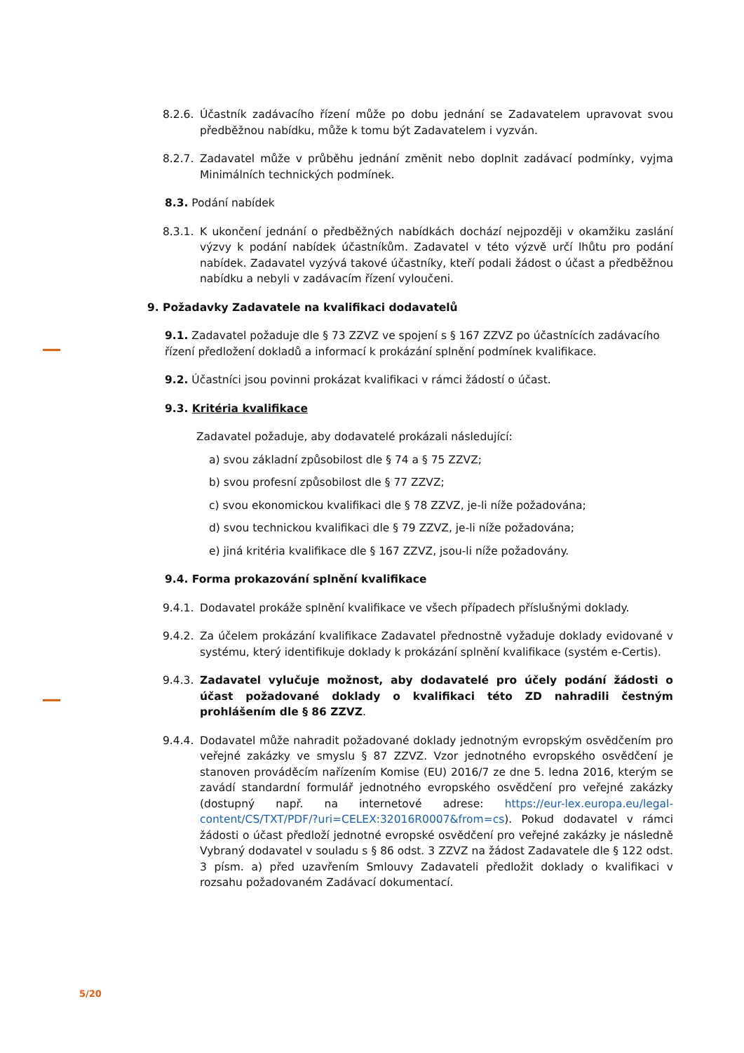8.2.6. Účastník zadávacího řízení může po dobu jednání se Zadavatelem upravovat svou předběžnou nabídku, může k tomu být Zadavatelem i vyzván.
8.2.7. Zadavatel může v průběhu jednání změnit nebo doplnit zadávací podmínky, vyjma Minimálních technických podmínek.
8.3. Podání nabídek
8.3.1. K ukončení jednání o předběžných nabídkách dochází nejpozději v okamžiku zaslání výzvy k podání nabídek účastníkům. Zadavatel v této výzvě určí lhůtu pro podání nabídek. Zadavatel vyzývá takové účastníky, kteří podali žádost o účast a předběžnou nabídku a nebyli v zadávacím řízení vyloučeni.
9. Požadavky Zadavatele na kvalifikaci dodavatelů
9.1. Zadavatel požaduje dle § 73 ZZVZ ve spojení s § 167 ZZVZ po účastnících zadávacího řízení předložení dokladů a informací k prokázání splnění podmínek kvalifikace.
9.2. Účastníci jsou povinni prokázat kvalifikaci v rámci žádostí o účast.
9.3. Kritéria kvalifikace
Zadavatel požaduje, aby dodavatelé prokázali následující:
a) svou základní způsobilost dle § 74 a § 75 ZZVZ;
b) svou profesní způsobilost dle § 77 ZZVZ;
c) svou ekonomickou kvalifikaci dle § 78 ZZVZ, je-li níže požadována;
d) svou technickou kvalifikaci dle § 79 ZZVZ, je-li níže požadována;
e) jiná kritéria kvalifikace dle § 167 ZZVZ, jsou-li níže požadovány.
9.4. Forma prokazování splnění kvalifikace
9.4.1. Dodavatel prokáže splnění kvalifikace ve všech případech příslušnými doklady.
9.4.2. Za účelem prokázání kvalifikace Zadavatel přednostně vyžaduje doklady evidované v systému, který identifikuje doklady k prokázání splnění kvalifikace (systém e-Certis).
9.4.3. Zadavatel vylučuje možnost, aby dodavatelé pro účely podání žádosti o účast požadované doklady o kvalifikaci této ZD nahradili čestným prohlášením dle § 86 ZZVZ.
9.4.4. Dodavatel může nahradit požadované doklady jednotným evropským osvědčením pro veřejné zakázky ve smyslu § 87 ZZVZ. Vzor jednotného evropského osvědčení je stanoven prováděcím nařízením Komise (EU) 2016/7 ze dne 5. ledna 2016, kterým se zavádí standardní formulář jednotného evropského osvědčení pro veřejné zakázky (dostupný např. na internetové adrese: https://eur-lex.europa.eu/legal-content/CS/TXT/PDF/?uri=CELEX:32016R0007&from=cs). Pokud dodavatel v rámci žádosti o účast předloží jednotné evropské osvědčení pro veřejné zakázky je následně Vybraný dodavatel v souladu s § 86 odst. 3 ZZVZ na žádost Zadavatele dle § 122 odst. 3 písm. a) před uzavřením Smlouvy Zadavateli předložit doklady o kvalifikaci v rozsahu požadovaném Zadávací dokumentací.
5/20